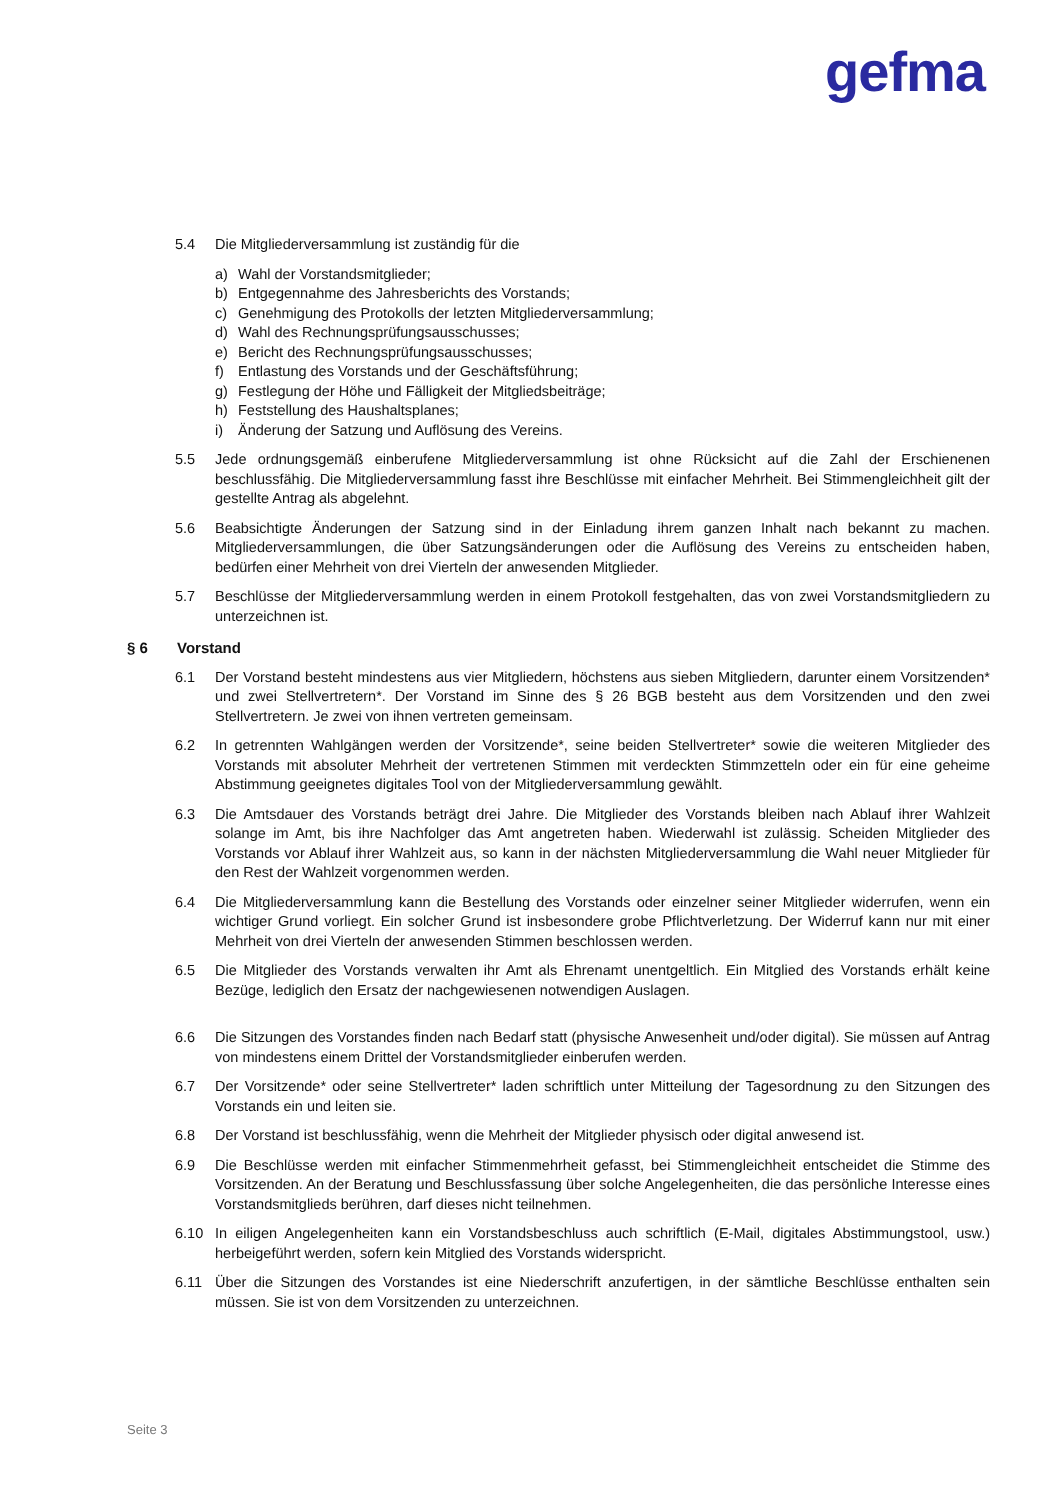gefma
5.4 Die Mitgliederversammlung ist zuständig für die
a) Wahl der Vorstandsmitglieder;
b) Entgegennahme des Jahresberichts des Vorstands;
c) Genehmigung des Protokolls der letzten Mitgliederversammlung;
d) Wahl des Rechnungsprüfungsausschusses;
e) Bericht des Rechnungsprüfungsausschusses;
f) Entlastung des Vorstands und der Geschäftsführung;
g) Festlegung der Höhe und Fälligkeit der Mitgliedsbeiträge;
h) Feststellung des Haushaltsplanes;
i) Änderung der Satzung und Auflösung des Vereins.
5.5 Jede ordnungsgemäß einberufene Mitgliederversammlung ist ohne Rücksicht auf die Zahl der Erschienenen beschlussfähig. Die Mitgliederversammlung fasst ihre Beschlüsse mit einfacher Mehrheit. Bei Stimmengleichheit gilt der gestellte Antrag als abgelehnt.
5.6 Beabsichtigte Änderungen der Satzung sind in der Einladung ihrem ganzen Inhalt nach bekannt zu machen. Mitgliederversammlungen, die über Satzungsänderungen oder die Auflösung des Vereins zu entscheiden haben, bedürfen einer Mehrheit von drei Vierteln der anwesenden Mitglieder.
5.7 Beschlüsse der Mitgliederversammlung werden in einem Protokoll festgehalten, das von zwei Vorstandsmitgliedern zu unterzeichnen ist.
§ 6 Vorstand
6.1 Der Vorstand besteht mindestens aus vier Mitgliedern, höchstens aus sieben Mitgliedern, darunter einem Vorsitzenden* und zwei Stellvertretern*. Der Vorstand im Sinne des § 26 BGB besteht aus dem Vorsitzenden und den zwei Stellvertretern. Je zwei von ihnen vertreten gemeinsam.
6.2 In getrennten Wahlgängen werden der Vorsitzende*, seine beiden Stellvertreter* sowie die weiteren Mitglieder des Vorstands mit absoluter Mehrheit der vertretenen Stimmen mit verdeckten Stimmzetteln oder ein für eine geheime Abstimmung geeignetes digitales Tool von der Mitgliederversammlung gewählt.
6.3 Die Amtsdauer des Vorstands beträgt drei Jahre. Die Mitglieder des Vorstands bleiben nach Ablauf ihrer Wahlzeit solange im Amt, bis ihre Nachfolger das Amt angetreten haben. Wiederwahl ist zulässig. Scheiden Mitglieder des Vorstands vor Ablauf ihrer Wahlzeit aus, so kann in der nächsten Mitgliederversammlung die Wahl neuer Mitglieder für den Rest der Wahlzeit vorgenommen werden.
6.4 Die Mitgliederversammlung kann die Bestellung des Vorstands oder einzelner seiner Mitglieder widerrufen, wenn ein wichtiger Grund vorliegt. Ein solcher Grund ist insbesondere grobe Pflichtverletzung. Der Widerruf kann nur mit einer Mehrheit von drei Vierteln der anwesenden Stimmen beschlossen werden.
6.5 Die Mitglieder des Vorstands verwalten ihr Amt als Ehrenamt unentgeltlich. Ein Mitglied des Vorstands erhält keine Bezüge, lediglich den Ersatz der nachgewiesenen notwendigen Auslagen.
6.6 Die Sitzungen des Vorstandes finden nach Bedarf statt (physische Anwesenheit und/oder digital). Sie müssen auf Antrag von mindestens einem Drittel der Vorstandsmitglieder einberufen werden.
6.7 Der Vorsitzende* oder seine Stellvertreter* laden schriftlich unter Mitteilung der Tagesordnung zu den Sitzungen des Vorstands ein und leiten sie.
6.8 Der Vorstand ist beschlussfähig, wenn die Mehrheit der Mitglieder physisch oder digital anwesend ist.
6.9 Die Beschlüsse werden mit einfacher Stimmenmehrheit gefasst, bei Stimmengleichheit entscheidet die Stimme des Vorsitzenden. An der Beratung und Beschlussfassung über solche Angelegenheiten, die das persönliche Interesse eines Vorstandsmitglieds berühren, darf dieses nicht teilnehmen.
6.10 In eiligen Angelegenheiten kann ein Vorstandsbeschluss auch schriftlich (E-Mail, digitales Abstimmungstool, usw.) herbeigeführt werden, sofern kein Mitglied des Vorstands widerspricht.
6.11 Über die Sitzungen des Vorstandes ist eine Niederschrift anzufertigen, in der sämtliche Beschlüsse enthalten sein müssen. Sie ist von dem Vorsitzenden zu unterzeichnen.
Seite 3